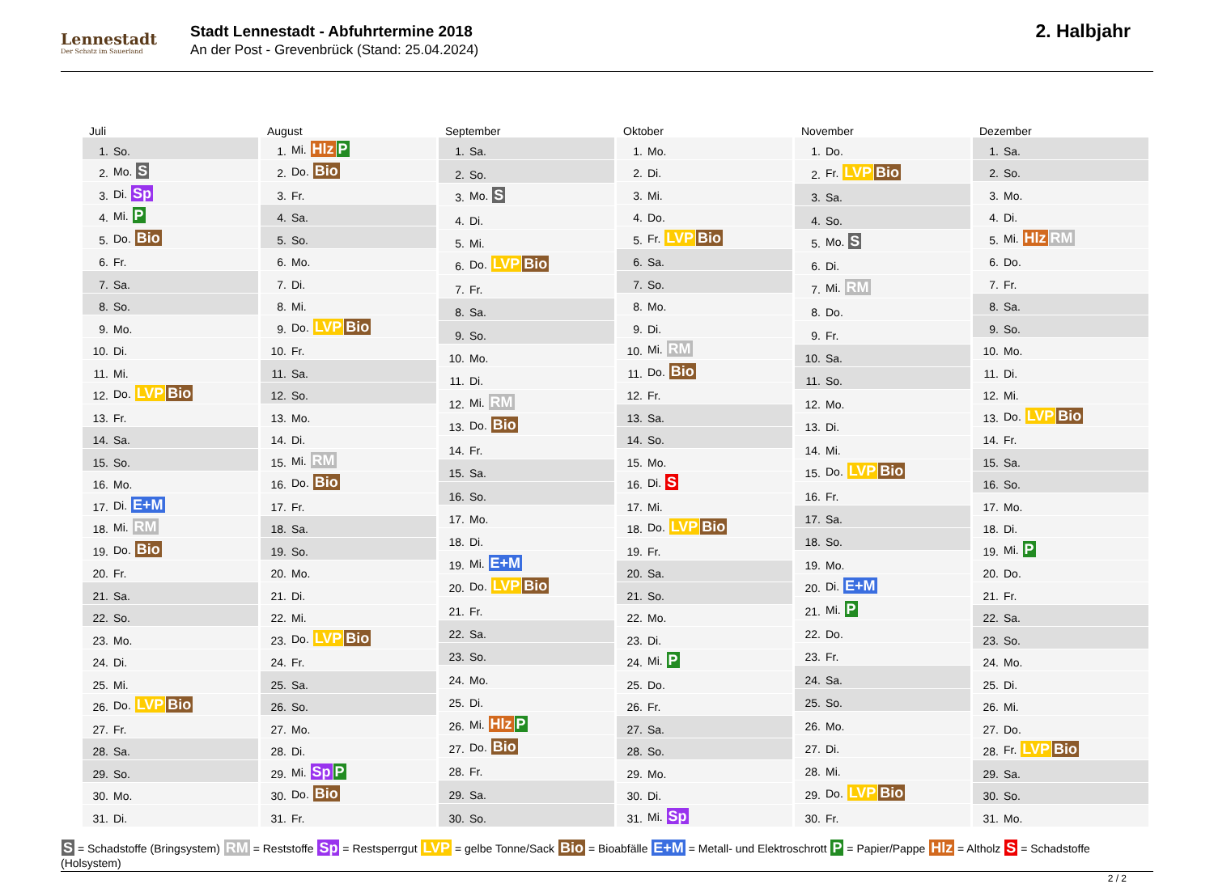Lennestadt
Der Schatz im Sauerland
Stadt Lennestadt - Abfuhrtermine 2018
An der Post - Grevenbrück (Stand: 25.04.2024)
2. Halbjahr
Juli
| 1. | So. |
| 2. | Mo. S |
| 3. | Di. Sp |
| 4. | Mi. P |
| 5. | Do. Bio |
| 6. | Fr. |
| 7. | Sa. |
| 8. | So. |
| 9. | Mo. |
| 10. | Di. |
| 11. | Mi. |
| 12. | Do. LVP Bio |
| 13. | Fr. |
| 14. | Sa. |
| 15. | So. |
| 16. | Mo. |
| 17. | Di. E+M |
| 18. | Mi. RM |
| 19. | Do. Bio |
| 20. | Fr. |
| 21. | Sa. |
| 22. | So. |
| 23. | Mo. |
| 24. | Di. |
| 25. | Mi. |
| 26. | Do. LVP Bio |
| 27. | Fr. |
| 28. | Sa. |
| 29. | So. |
| 30. | Mo. |
| 31. | Di. |
August
| 1. | Mi. Hlz P |
| 2. | Do. Bio |
| 3. | Fr. |
| 4. | Sa. |
| 5. | So. |
| 6. | Mo. |
| 7. | Di. |
| 8. | Mi. |
| 9. | Do. LVP Bio |
| 10. | Fr. |
| 11. | Sa. |
| 12. | So. |
| 13. | Mo. |
| 14. | Di. |
| 15. | Mi. RM |
| 16. | Do. Bio |
| 17. | Fr. |
| 18. | Sa. |
| 19. | So. |
| 20. | Mo. |
| 21. | Di. |
| 22. | Mi. |
| 23. | Do. LVP Bio |
| 24. | Fr. |
| 25. | Sa. |
| 26. | So. |
| 27. | Mo. |
| 28. | Di. |
| 29. | Mi. Sp P |
| 30. | Do. Bio |
| 31. | Fr. |
September
| 1. | Sa. |
| 2. | So. |
| 3. | Mo. S |
| 4. | Di. |
| 5. | Mi. |
| 6. | Do. LVP Bio |
| 7. | Fr. |
| 8. | Sa. |
| 9. | So. |
| 10. | Mo. |
| 11. | Di. |
| 12. | Mi. RM |
| 13. | Do. Bio |
| 14. | Fr. |
| 15. | Sa. |
| 16. | So. |
| 17. | Mo. |
| 18. | Di. |
| 19. | Mi. E+M |
| 20. | Do. LVP Bio |
| 21. | Fr. |
| 22. | Sa. |
| 23. | So. |
| 24. | Mo. |
| 25. | Di. |
| 26. | Mi. Hlz P |
| 27. | Do. Bio |
| 28. | Fr. |
| 29. | Sa. |
| 30. | So. |
Oktober
| 1. | Mo. |
| 2. | Di. |
| 3. | Mi. |
| 4. | Do. |
| 5. | Fr. LVP Bio |
| 6. | Sa. |
| 7. | So. |
| 8. | Mo. |
| 9. | Di. |
| 10. | Mi. RM |
| 11. | Do. Bio |
| 12. | Fr. |
| 13. | Sa. |
| 14. | So. |
| 15. | Mo. |
| 16. | Di. S |
| 17. | Mi. |
| 18. | Do. LVP Bio |
| 19. | Fr. |
| 20. | Sa. |
| 21. | So. |
| 22. | Mo. |
| 23. | Di. |
| 24. | Mi. P |
| 25. | Do. |
| 26. | Fr. |
| 27. | Sa. |
| 28. | So. |
| 29. | Mo. |
| 30. | Di. |
| 31. | Mi. Sp |
November
| 1. | Do. |
| 2. | Fr. LVP Bio |
| 3. | Sa. |
| 4. | So. |
| 5. | Mo. S |
| 6. | Di. |
| 7. | Mi. RM |
| 8. | Do. |
| 9. | Fr. |
| 10. | Sa. |
| 11. | So. |
| 12. | Mo. |
| 13. | Di. |
| 14. | Mi. |
| 15. | Do. LVP Bio |
| 16. | Fr. |
| 17. | Sa. |
| 18. | So. |
| 19. | Mo. |
| 20. | Di. E+M |
| 21. | Mi. P |
| 22. | Do. |
| 23. | Fr. |
| 24. | Sa. |
| 25. | So. |
| 26. | Mo. |
| 27. | Di. |
| 28. | Mi. |
| 29. | Do. LVP Bio |
| 30. | Fr. |
Dezember
| 1. | Sa. |
| 2. | So. |
| 3. | Mo. |
| 4. | Di. |
| 5. | Mi. Hlz RM |
| 6. | Do. |
| 7. | Fr. |
| 8. | Sa. |
| 9. | So. |
| 10. | Mo. |
| 11. | Di. |
| 12. | Mi. |
| 13. | Do. LVP Bio |
| 14. | Fr. |
| 15. | Sa. |
| 16. | So. |
| 17. | Mo. |
| 18. | Di. |
| 19. | Mi. P |
| 20. | Do. |
| 21. | Fr. |
| 22. | Sa. |
| 23. | So. |
| 24. | Mo. |
| 25. | Di. |
| 26. | Mi. |
| 27. | Do. |
| 28. | Fr. LVP Bio |
| 29. | Sa. |
| 30. | So. |
| 31. | Mo. |
S = Schadstoffe (Bringsystem) RM = Reststoffe Sp = Restsperrgut LVP = gelbe Tonne/Sack Bio = Bioabfälle E+M = Metall- und Elektroschrott P = Papier/Pappe Hlz = Altholz S = Schadstoffe (Holsystem)
2 / 2